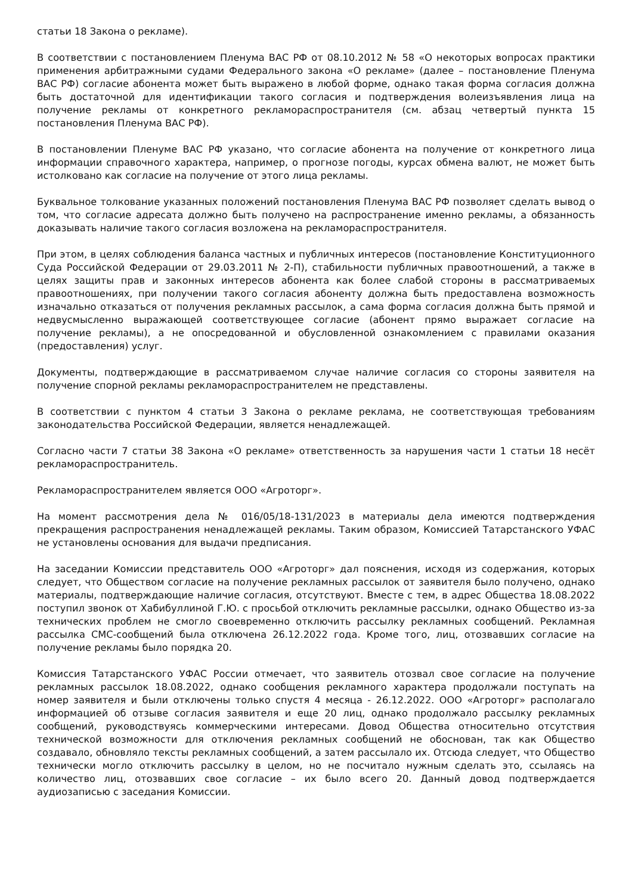статьи 18 Закона о рекламе).
В соответствии с постановлением Пленума ВАС РФ от 08.10.2012 № 58 «О некоторых вопросах практики применения арбитражными судами Федерального закона «О рекламе» (далее – постановление Пленума ВАС РФ) согласие абонента может быть выражено в любой форме, однако такая форма согласия должна быть достаточной для идентификации такого согласия и подтверждения волеизъявления лица на получение рекламы от конкретного рекламораспространителя (см. абзац четвертый пункта 15 постановления Пленума ВАС РФ).
В постановлении Пленуме ВАС РФ указано, что согласие абонента на получение от конкретного лица информации справочного характера, например, о прогнозе погоды, курсах обмена валют, не может быть истолковано как согласие на получение от этого лица рекламы.
Буквальное толкование указанных положений постановления Пленума ВАС РФ позволяет сделать вывод о том, что согласие адресата должно быть получено на распространение именно рекламы, а обязанность доказывать наличие такого согласия возложена на рекламораспространителя.
При этом, в целях соблюдения баланса частных и публичных интересов (постановление Конституционного Суда Российской Федерации от 29.03.2011 № 2-П), стабильности публичных правоотношений, а также в целях защиты прав и законных интересов абонента как более слабой стороны в рассматриваемых правоотношениях, при получении такого согласия абоненту должна быть предоставлена возможность изначально отказаться от получения рекламных рассылок, а сама форма согласия должна быть прямой и недвусмысленно выражающей соответствующее согласие (абонент прямо выражает согласие на получение рекламы), а не опосредованной и обусловленной ознакомлением с правилами оказания (предоставления) услуг.
Документы, подтверждающие в рассматриваемом случае наличие согласия со стороны заявителя на получение спорной рекламы рекламораспространителем не представлены.
В соответствии с пунктом 4 статьи 3 Закона о рекламе реклама, не соответствующая требованиям законодательства Российской Федерации, является ненадлежащей.
Согласно части 7 статьи 38 Закона «О рекламе» ответственность за нарушения части 1 статьи 18 несёт рекламораспространитель.
Рекламораспространителем является ООО «Агроторг».
На момент рассмотрения дела № 016/05/18-131/2023 в материалы дела имеются подтверждения прекращения распространения ненадлежащей рекламы. Таким образом, Комиссией Татарстанского УФАС не установлены основания для выдачи предписания.
На заседании Комиссии представитель ООО «Агроторг» дал пояснения, исходя из содержания, которых следует, что Обществом согласие на получение рекламных рассылок от заявителя было получено, однако материалы, подтверждающие наличие согласия, отсутствуют. Вместе с тем, в адрес Общества 18.08.2022 поступил звонок от Хабибуллиной Г.Ю. с просьбой отключить рекламные рассылки, однако Общество из-за технических проблем не смогло своевременно отключить рассылку рекламных сообщений. Рекламная рассылка СМС-сообщений была отключена 26.12.2022 года. Кроме того, лиц, отозвавших согласие на получение рекламы было порядка 20.
Комиссия Татарстанского УФАС России отмечает, что заявитель отозвал свое согласие на получение рекламных рассылок 18.08.2022, однако сообщения рекламного характера продолжали поступать на номер заявителя и были отключены только спустя 4 месяца - 26.12.2022. ООО «Агроторг» располагало информацией об отзыве согласия заявителя и еще 20 лиц, однако продолжало рассылку рекламных сообщений, руководствуясь коммерческими интересами. Довод Общества относительно отсутствия технической возможности для отключения рекламных сообщений не обоснован, так как Общество создавало, обновляло тексты рекламных сообщений, а затем рассылало их. Отсюда следует, что Общество технически могло отключить рассылку в целом, но не посчитало нужным сделать это, ссылаясь на количество лиц, отозвавших свое согласие – их было всего 20. Данный довод подтверждается аудиозаписью с заседания Комиссии.